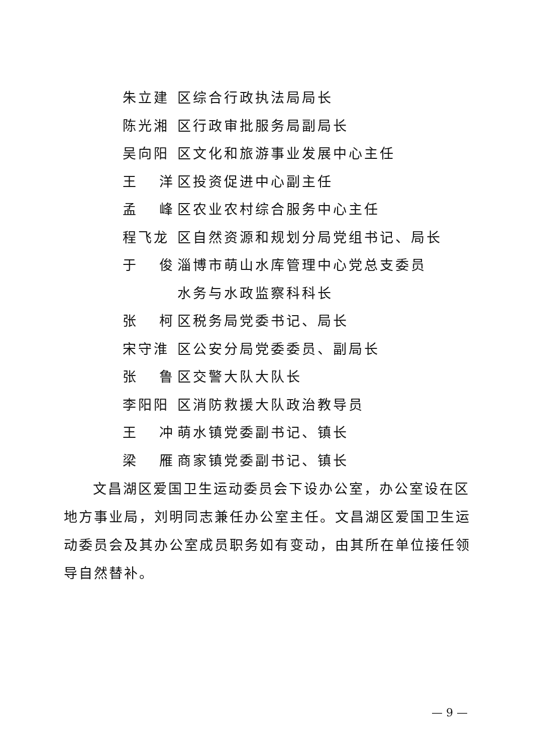朱立建 区综合行政执法局局长
陈光湘 区行政审批服务局副局长
吴向阳 区文化和旅游事业发展中心主任
王 洋 区投资促进中心副主任
孟 峰 区农业农村综合服务中心主任
程飞龙 区自然资源和规划分局党组书记、局长
于 俊 淄博市萌山水库管理中心党总支委员
水务与水政监察科科长
张 柯 区税务局党委书记、局长
宋守淮 区公安分局党委委员、副局长
张 鲁 区交警大队大队长
李阳阳 区消防救援大队政治教导员
王 冲 萌水镇党委副书记、镇长
梁 雁 商家镇党委副书记、镇长
文昌湖区爱国卫生运动委员会下设办公室，办公室设在区地方事业局，刘明同志兼任办公室主任。文昌湖区爱国卫生运动委员会及其办公室成员职务如有变动，由其所在单位接任领导自然替补。
— 9 —